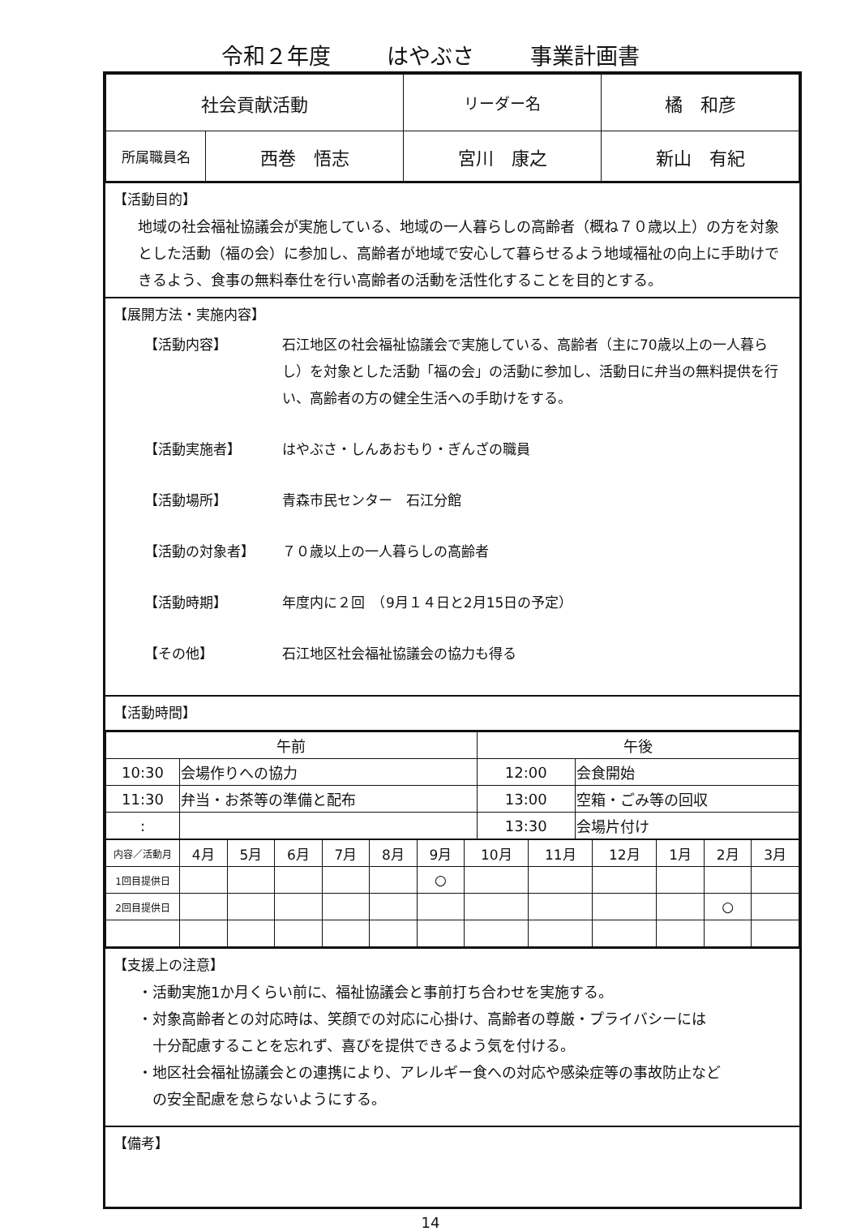令和２年度 はやぶさ 事業計画書
| 社会貢献活動 | | リーダー名 | 橘 和彦 | |
| 所属職員名 | 西巻 悟志 | 宮川 康之 | | 新山 有紀 |
【活動目的】
地域の社会福祉協議会が実施している、地域の一人暮らしの高齢者（概ね７０歳以上）の方を対象とした活動（福の会）に参加し、高齢者が地域で安心して暮らせるよう地域福祉の向上に手助けできるよう、食事の無料奉仕を行い高齢者の活動を活性化することを目的とする。
【展開方法・実施内容】
【活動内容】 石江地区の社会福祉協議会で実施している、高齢者（主に70歳以上の一人暮らし）を対象とした活動「福の会」の活動に参加し、活動日に弁当の無料提供を行い、高齢者の方の健全生活への手助けをする。
【活動実施者】 はやぶさ・しんあおもり・ぎんざの職員
【活動場所】 青森市民センター　石江分館
【活動の対象者】 ７０歳以上の一人暮らしの高齢者
【活動時期】 年度内に２回　（9月１４日と2月15日の予定）
【その他】 石江地区社会福祉協議会の協力も得る
【活動時間】
| 午前 | | 午後 | |
| 10:30 | 会場作りへの協力 | 12:00 | 会食開始 |
| 11:30 | 弁当・お茶等の準備と配布 | 13:00 | 空箱・ごみ等の回収 |
| : | | 13:30 | 会場片付け |
| 内容／活動月 | 4月 | 5月 | 6月 | 7月 | 8月 | 9月 | 10月 | 11月 | 12月 | 1月 | 2月 | 3月 |
| 1回目提供日 | | | | | | ○ | | | | | | |
| 2回目提供日 | | | | | | | | | | | ○ | |
【支援上の注意】
・活動実施1か月くらい前に、福祉協議会と事前打ち合わせを実施する。
・対象高齢者との対応時は、笑顔での対応に心掛け、高齢者の尊厳・プライバシーには
　十分配慮することを忘れず、喜びを提供できるよう気を付ける。
・地区社会福祉協議会との連携により、アレルギー食への対応や感染症等の事故防止など
　の安全配慮を怠らないようにする。
【備考】
14